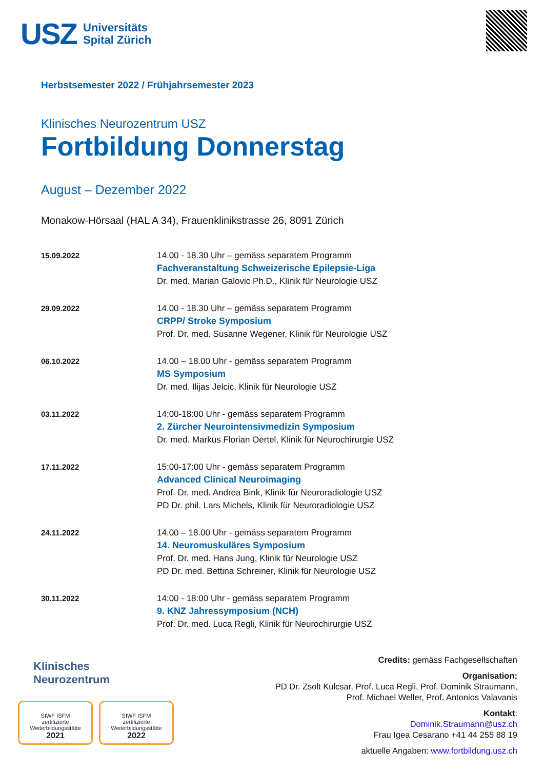USZ Universitäts
Spital Zürich
Herbstsemester 2022 / Frühjahrsemester 2023
Klinisches Neurozentrum USZ
Fortbildung Donnerstag
August – Dezember 2022
Monakow-Hörsaal (HAL A 34), Frauenklinikstrasse 26, 8091 Zürich
| 15.09.2022 | 14.00 - 18.30 Uhr – gemäss separatem Programm Fachveranstaltung Schweizerische Epilepsie-Liga Dr. med. Marian Galovic Ph.D., Klinik für Neurologie USZ |
| 29.09.2022 | 14.00 - 18.30 Uhr – gemäss separatem Programm CRPP/ Stroke Symposium Prof. Dr. med. Susanne Wegener, Klinik für Neurologie USZ |
| 06.10.2022 | 14.00 – 18.00 Uhr - gemäss separatem Programm MS Symposium Dr. med. Ilijas Jelcic, Klinik für Neurologie USZ |
| 03.11.2022 | 14:00-18:00 Uhr - gemäss separatem Programm 2. Zürcher Neurointensivmedizin Symposium Dr. med. Markus Florian Oertel, Klinik für Neurochirurgie USZ |
| 17.11.2022 | 15:00-17:00 Uhr - gemäss separatem Programm Advanced Clinical Neuroimaging Prof. Dr. med. Andrea Bink, Klinik für Neuroradiologie USZ PD Dr. phil. Lars Michels, Klinik für Neuroradiologie USZ |
| 24.11.2022 | 14.00 – 18.00 Uhr - gemäss separatem Programm 14. Neuromuskuläres Symposium Prof. Dr. med. Hans Jung, Klinik für Neurologie USZ PD Dr. med. Bettina Schreiner, Klinik für Neurologie USZ |
| 30.11.2022 | 14:00 - 18:00 Uhr - gemäss separatem Programm 9. KNZ Jahressymposium (NCH) Prof. Dr. med. Luca Regli, Klinik für Neurochirurgie USZ |
Klinisches
Neurozentrum
SIWF ISFM
zertifizierte
Weiterbildungsstätte
2021
SIWF ISFM
zertifizierte
Weiterbildungsstätte
2022
Credits: gemäss Fachgesellschaften
Organisation:
PD Dr. Zsolt Kulcsar, Prof. Luca Regli, Prof. Dominik Straumann,
Prof. Michael Weller, Prof. Antonios Valavanis
Kontakt:
Dominik.Straumann@usz.ch
Frau Igea Cesarano +41 44 255 88 19
aktuelle Angaben: www.fortbildung.usz.ch